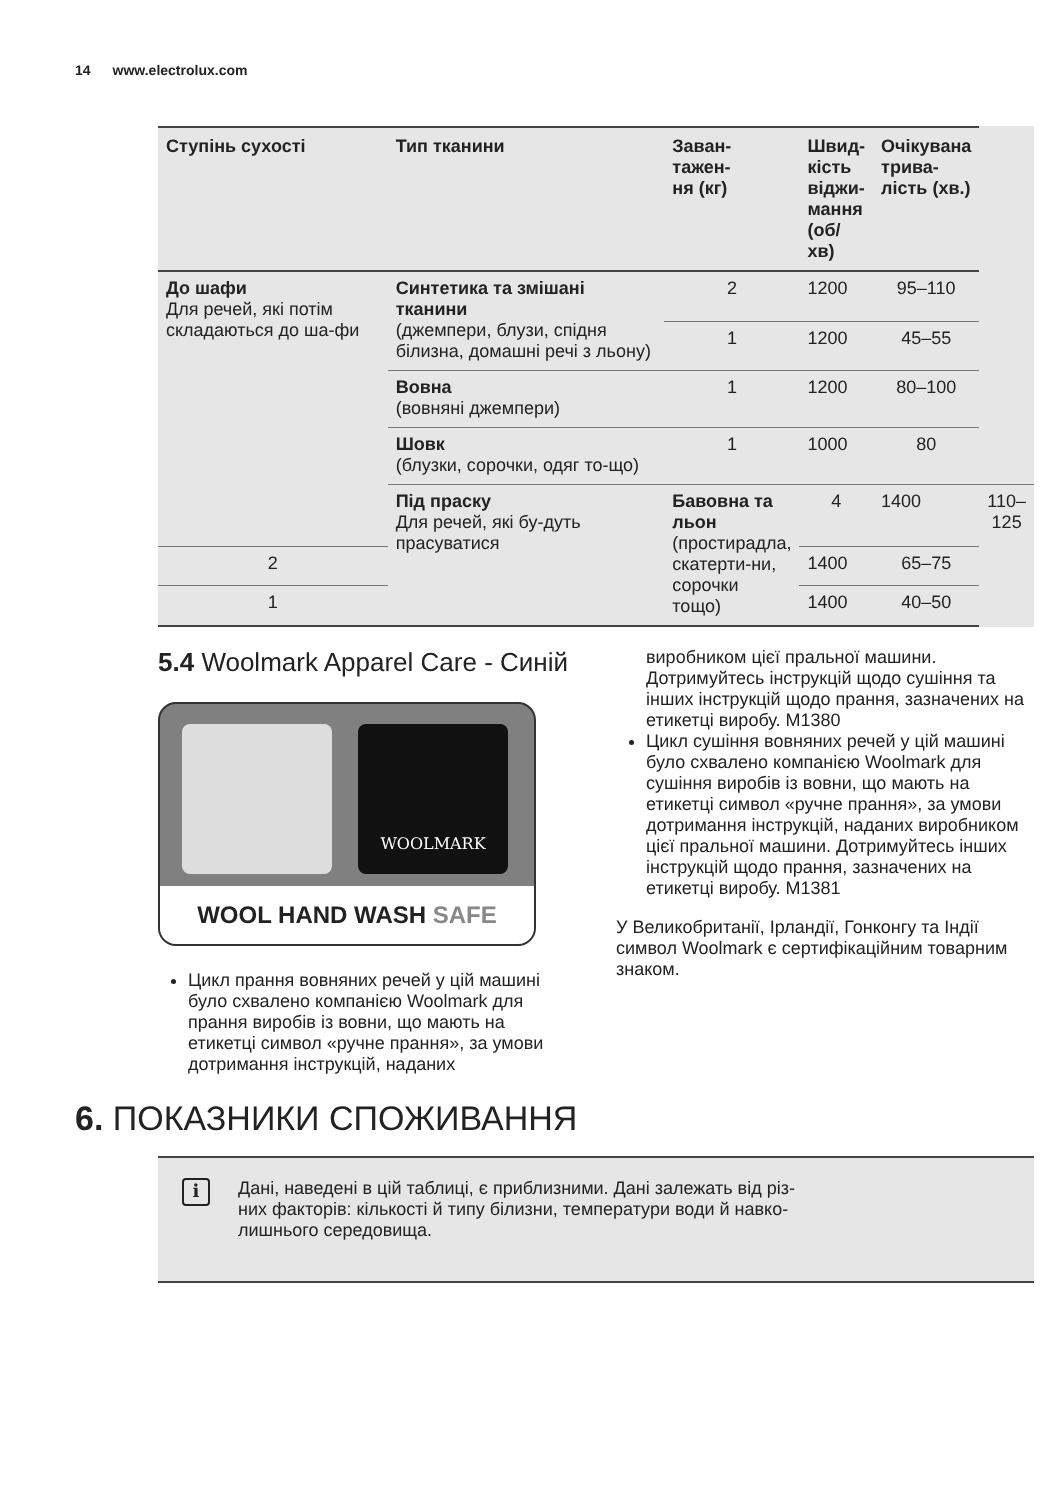14 www.electrolux.com
| Ступінь сухості | Тип тканини | Заван- тажен- ня (кг) | Швид- кість віджи- мання (об/хв) | Очікувана трива- лість (хв.) | |
| --- | --- | --- | --- | --- | --- |
| До шафи Для речей, які потім складаються до ша-фи | Синтетика та змішані тканини (джемпери, блузи, спідня білизна, домашні речі з льону) | 2 | 1200 | 95–110 | |
| | | 1 | 1200 | 45–55 | |
| | Вовна (вовняні джемпери) | 1 | 1200 | 80–100 | |
| | Шовк (блузки, сорочки, одяг то-що) | 1 | 1000 | 80 | |
| | Під праску Для речей, які бу-дуть прасуватися | Бавовна та льон (простирадла, скатерти-ни, сорочки тощо) | 4 | 1400 | 110–125 |
| 2 | | | 1400 | 65–75 | |
| 1 | | | 1400 | 40–50 | |
5.4 Woolmark Apparel Care - Синій
WOOLMARK
WOOL HAND WASH SAFE
Цикл прання вовняних речей у цій машині було схвалено компанією Woolmark для прання виробів із вовни, що мають на етикетці символ «ручне прання», за умови дотримання інструкцій, наданих
виробником цієї пральної машини. Дотримуйтесь інструкцій щодо сушіння та інших інструкцій щодо прання, зазначених на етикетці виробу. M1380
Цикл сушіння вовняних речей у цій машині було схвалено компанією Woolmark для сушіння виробів із вовни, що мають на етикетці символ «ручне прання», за умови дотримання інструкцій, наданих виробником цієї пральної машини. Дотримуйтесь інших інструкцій щодо прання, зазначених на етикетці виробу. M1381
У Великобританії, Ірландії, Гонконгу та Індії символ Woolmark є сертифікаційним товарним знаком.
6. ПОКАЗНИКИ СПОЖИВАННЯ
i
Дані, наведені в цій таблиці, є приблизними. Дані залежать від різ-
них факторів: кількості й типу білизни, температури води й навко-
лишнього середовища.